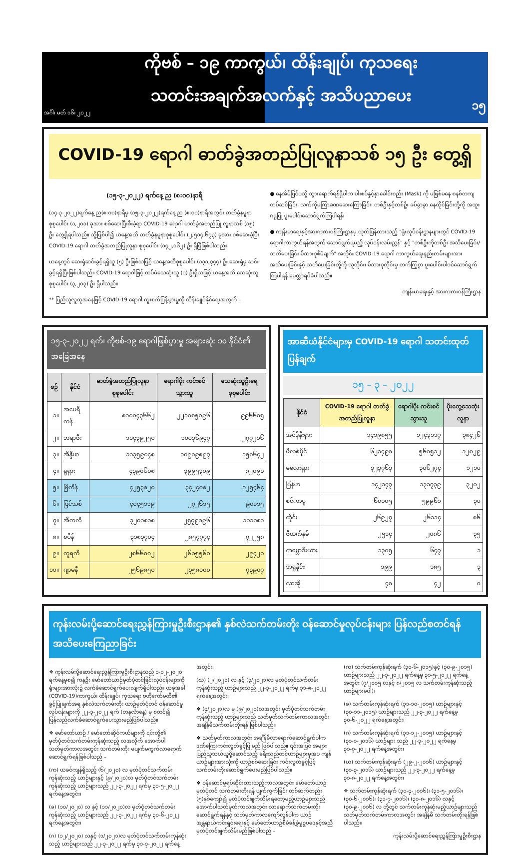အင်္ဂါ၊ မတ် ၁၆၊ ၂၀၂၂
ကိုဗစ် – ၁၉ ကာကွယ်၊ ထိန်းချုပ်၊ ကုသရေး
သတင်းအချက်အလက်နှင့် အသိပညာပေး
၁၅
COVID-19 ရောဂါ ဓာတ်ခွဲအတည်ပြုလူနာသစ် ၁၅ ဦး တွေ့ရှိ
(၁၅-၃-၂၀၂၂) ရက်နေ့ ည (၈:၀၀)နာရီ
(၁၄-၃-၂၀၂၂)ရက်နေ့ ည(၈:၀၀)နာရီမှ (၁၅-၃-၂၀၂၂)ရက်နေ့ ည (၈:၀၀)နာရီအတွင်း ဓာတ်ခွဲနမူနာစုစုပေါင်း (၁,၂၀၁) ခုအား စစ်ဆေးပြီးစီးခဲ့ရာ COVID-19 ရောဂါ ဓာတ်ခွဲအတည်ပြု လူနာသစ် (၁၅) ဦး တွေ့ရှိရပါသည်။ သို့ဖြစ်ပါ၍ ယနေ့အထိ ဓာတ်ခွဲနမူနာစုစုပေါင်း (၂,၅၁၄,၆၇၃) ခုအား စစ်ဆေးခဲ့ပြီး COVID-19 ရောဂါ ဓာတ်ခွဲအတည်ပြုလူနာ စုစုပေါင်း (၁၄၂,၁၆၂) ဦး ရှိပြီဖြစ်ပါသည်။
ယနေ့တွင် ဆေးရုံဆင်းခွင့်ရရှိသူ (၅) ဦးဖြစ်သဖြင့် ယနေ့အထိစုစုပေါင်း (၁၃၁,၇၄၄) ဦး ဆေးရုံမှ ဆင်းခွင့်ရရှိပြီးဖြစ်ပါသည်။ COVID-19 ရောဂါဖြင့် ထပ်မံသေဆုံးသူ (၁) ဦးရှိသဖြင့် ယနေ့အထိ သေဆုံးသူ စုစုပေါင်း (၃,၂၀၃) ဦး ရှိပါသည်။
** ပြည်သူလူထုအနေဖြင့် COVID-19 ရောဂါ ကူးစက်ပြန့်ပွားမှုကို ထိန်းချုပ်နိုင်ရေးအတွက် –
● နေအိမ်ပြင်ပသို့ သွားရောက်ရန်ရှိပါက ပါးစပ်နှင့်နှာခေါင်းစည်း (Mask) ကို မဖြစ်မနေ စနစ်တကျ တပ်ဆင်ခြင်း၊ လက်ကိုမကြာခဏဆေးကြောခြင်း၊ တစ်ဦးနှင့်တစ်ဦး ခပ်ခွာခွာ နေထိုင်ခြင်းတို့ကို အထူးဂရုပြု ပူးပေါင်းဆောင်ရွက်ကြပါရန်၊
● ကျန်းမာရေးနှင့်အားကစားဝန်ကြီးဌာနမှ ထုတ်ပြန်ထားသည့် "ရုံးလုပ်ငန်းဌာနများတွင် COVID-19 ရောဂါကာကွယ်ရန်အတွက် ဆောင်ရွက်ရမည့် လုပ်ငန်းလမ်းညွှန်" နှင့် "တစ်ဦးကိုတစ်ဦး အသိပေးခြင်း/သတိပေးခြင်း မိသားစုစီမံချက်" အတိုင်း COVID-19 ရောဂါ ကာကွယ်ရေးနည်းလမ်းများအား အသိပေးခြင်းနှင့် သတိပေးခြင်းတို့ကို လူတိုင်း၊ မိသားစုတိုင်းမှ တက်ကြွစွာ ပူးပေါင်းပါဝင်ဆောင်ရွက်ကြပါရန် မေတ္တာရပ်ခံပါသည်။
ကျန်းမာရေးနှင့် အားကစားဝန်ကြီးဌာန
၁၅-၃-၂၀၂၂ ရက်၊ ကိုဗစ်-၁၉ ရောဂါဖြစ်ပွားမှု အများဆုံး ၁၀ နိုင်ငံ၏ အခြေအနေ
| စဉ် | နိုင်ငံ | ဓာတ်ခွဲအတည်ပြုလူနာ စုစုပေါင်း | ရောဂါပိုး ကင်းစင်သွားသူ | သေဆုံးသူဦးရေ စုစုပေါင်း |
| --- | --- | --- | --- | --- |
| ၁။ | အမေရိကန် | ၈၁၀၀၄၃၆၆၂ | ၂၂၁၀၈၅၀၉၆ | ၉၉၆၆၀၅ |
| ၂။ | ဘရာဇီး | ၁၁၄၃၉၂၅၀ | ၁၀၀၃၆၉၄၇ | ၂၇၇၂၁၆ |
| ၃။ | အိန္ဒိယ | ၁၁၃၅၉၀၄၈ | ၁၀၉၈၉၈၉၇ | ၁၅၈၆၄၂ |
| ၄။ | ရုရှား | ၄၃၉၀၆၀၈ | ၃၉၉၅၃၀၉ | ၈၂၀၉၀ |
| ၅။ | ဗြိတိန် | ၄၂၅၃၈၂၀ | ၃၄၂၄၀၈၂ | ၁၂၅၄၆၄ |
| ၆။ | ပြင်သစ် | ၄၀၄၅၁၁၉ | ၂၇၂၆၁၅ | ၉၀၁၁၅ |
| ၇။ | အီတလီ | ၃၂၀၁၈၁၈ | ၂၅၇၉၈၉၆ | ၁၀၁၈၈၁ |
| ၈။ | စပိန် | ၃၁၈၃၇၀၄ | ၂၈၅၇၇၇၄ | ၇၂၂၅၈ |
| ၉။ | တူရကီ | ၂၈၆၆၀၀၂ | ၂၆၈၅၅၆၀ | ၂၉၄၂၀ |
| ၁၀။ | ဂျာမနီ | ၂၅၆၉၈၅၀ | ၂၃၅၈၀၀၀ | ၇၃၉၀၇ |
အာဆီယံနိုင်ငံများမှ COVID-19 ရောဂါ သတင်းထုတ်ပြန်ချက်
၁၅ – ၃ – ၂၀၂၂
| နိုင်ငံ | COVID-19 ရောဂါ ဓာတ်ခွဲအတည်ပြုလူနာ | ရောဂါပိုး ကင်းစင်သွားသူ | ပိုးတွေ့သေဆုံး လူနာ |
| --- | --- | --- | --- |
| အင်ဒိုနီးရှား | ၁၄၁၉၈၅၅ | ၁၂၄၃၁၁၇ | ၃၈၄၂၆ |
| ဖိလစ်ပိုင် | ၆၂၁၄၉၈ | ၅၆၀၅၁၂ | ၁၂၈၂၉ |
| မလေးရှား | ၃၂၃၇၆၃ | ၃၀၆၂၇၄ | ၁၂၁၀ |
| မြန်မာ | ၁၄၂၁၄၇ | ၁၃၁၇၃၉ | ၃၂၀၂ |
| စင်ကာပူ | ၆၀၀၀၅ | ၅၉၉၆၁ | ၃၀ |
| ထိုင်း | ၂၆၉၂၇ | ၂၆၁၁၄ | ၈၆ |
| ဗီယက်နမ် | ၂၅၁၄ | ၂၀၈၆ | ၃၅ |
| ကမ္ဘောဒီးယား | ၁၃၀၅ | ၆၄၇ | ၁ |
| ဘရူနိုင်း | ၁၉၉ | ၁၈၅ | ၃ |
| လာအို | ၄၈ | ၄၂ | ၀ |
ကုန်းလမ်းပို့ဆောင်ရေးညွှန်ကြားမှုဦးစီးဌာန၏ နှစ်လဲသက်တမ်းတိုး ဝန်ဆောင်မှုလုပ်ငန်းများ ပြန်လည်စတင်ရန် အသိပေးကြေညာခြင်း
❖ ကုန်းလမ်းပို့ဆောင်ရေးညွှန်ကြားမှုဦးစီးဌာနသည် ၁-၁၂-၂၀၂၀ ရက်နေ့မှစ၍ ကနဦး မော်တော်ယာဉ်မှတ်ပုံတင်ခြင်းလုပ်ငန်းများကို ရုံးများအားလုံး၌ လက်ခံဆောင်ရွက်ပေးလျက်ရှိပါသည်။ ယခုအခါ (COVID-19)ကာကွယ်၊ ထိန်းချုပ်၊ ကုသရေး ဗဟိုကော်မတီ၏ ခွင့်ပြုချက်အရ နှစ်လဲသက်တမ်းတိုး ယာဉ်မှတ်ပုံတင် ဝန်ဆောင်မှုလုပ်ငန်းများကို ၂၂-၃-၂၀၂၂ ရက် (တနင်္လာနေ့) မှ စတင်၍ ပြန်လည်လက်ခံဆောင်ရွက်ပေးသွားမည်ဖြစ်ပါသည်။
❖ မော်တော်ယာဉ် / မော်တော်ဆိုင်ကယ်များကို ၎င်းတို့၏ မှတ်ပုံတင်သက်တမ်းကုန်ဆုံးသည့် လအလိုက် အောက်ပါ သတ်မှတ်ကာလအတွင်း သက်တမ်းတိုး မပျက်မကွက်လာရောက် ဆောင်ရွက်ရန်ဖြစ်ပါသည် –
(က) ယခင်ကျန်ရှိသည့် (၆/၂၀၂၀) လ မှတ်ပုံတင်သက်တမ်းကုန်ဆုံးသည့် ယာဉ်များနှင့် (၉/၂၀၂၀)လ မှတ်ပုံတင်သက်တမ်းကုန်ဆုံးသည့် ယာဉ်များသည် ၂၂-၃-၂၀၂၂ ရက်မှ ၃၁-၅-၂၀၂၂ ရက်နေ့အတွင်း၊
(ခ) (၁၀/၂၀၂၀) လ နှင့် (၁၁/၂၀၂၀)လ မှတ်ပုံတင်သက်တမ်းကုန်ဆုံးသည့် ယာဉ်များသည် ၂၂-၃-၂၀၂၂ ရက်မှ ၃၀-၆-၂၀၂၂ ရက်နေ့အတွင်း၊
(ဂ) (၁၂/၂၀၂၀) လနှင့် (၁/၂၀၂၁)လ မှတ်ပုံတင်သက်တမ်းကုန်ဆုံးသည့် ယာဉ်များသည် ၂၂-၃-၂၀၂၂ ရက်မှ ၃၁-၇-၂၀၂၂ ရက်နေ့အတွင်း၊
(ဃ) (၂/၂၀၂၁) လ နှင့် (၃/၂၀၂၁)လ မှတ်ပုံတင်သက်တမ်းကုန်ဆုံးသည့် ယာဉ်များသည် ၂၂-၃-၂၀၂၂ ရက်မှ ၃၁-၈-၂၀၂၂ ရက်နေ့အတွင်း၊
❖ (၄/၂၀၂၁)လ မှ (၉/၂၀၂၁)လအတွင်း မှတ်ပုံတင်သက်တမ်းကုန်ဆုံးသည့် ယာဉ်များသည် သတ်မှတ်သက်တမ်းကာလအတွင်း အချိန်မီသက်တမ်းတိုးရန် ဖြစ်ပါသည်။
❖ သတ်မှတ်ကာလအတွင်း အချိန်မီလာရောက်ဆောင်ရွက်ပါက ဒဏ်ကြေးကင်းလွတ်ခွင့်ပြုမည် ဖြစ်ပါသည်။ ၎င်းအပြင် အများပြည်သူသယ်ယူပို့ဆောင်သည့် ခရီးသည်တင်ယာဉ်များမှအပ ကျန်ယာဉ်များအားလုံးကို ယာဉ်စစ်ဆေးခြင်း ကင်းလွတ်ခွင့်ဖြင့် သက်တမ်းတိုးဆောင်ရွက်ပေးမည်ဖြစ်ပါသည်။
❖ ဝန်ဆောင်မှုရပ်ဆိုင်းထားသည့်ကာလအတွင်း မော်တော်ယာဉ်မှတ်ပုံတင် သက်တမ်းတိုးရန် ပျက်ကွက်ခြင်း တစ်ဆက်တည်း (၅)နှစ်ကျော်၍ မှတ်ပုံတင်ဖျက်သိမ်းရတော့မည့်ယာဉ်များသည် အောက်ပါသတ်မှတ်ကာလအတွင်း လာရောက်သက်တမ်းတိုး ဆောင်ရွက်ရန်နှင့် သတ်မှတ်ကာလကျော်လွန်ပါက ယာဉ်အန္တရာယ်ကင်းရှင်းရေးနှင့် မော်တော်ယာဉ်စီမံခန့်ခွဲမှုဥပဒေနှင့်အညီ မှတ်ပုံတင်ဖျက်သိမ်းမည်ဖြစ်ပါသည် –
(က) သက်တမ်းကုန်ဆုံးရက် (၃၀-၆-၂၀၁၅)နှင့် (၃၀-၉-၂၀၁၅) ယာဉ်များသည် ၂၂-၃-၂၀၂၂ ရက်နေ့မှ ၃၁-၅-၂၀၂၂ ရက်နေ့အတွင်း (၇/၂၀၁၅ လနှင့် ၈/၂၀၁၅ လ သက်တမ်းကုန်ဆုံးသည့်ယာဉ်များမပါ)၊
(ခ) သက်တမ်းကုန်ဆုံးရက် (၃၁-၁၀-၂၀၁၅) ယာဉ်များနှင့် (၃၀-၁၁-၂၀၁၅) ယာဉ်များသည် ၂၂-၃-၂၀၂၂ ရက်နေ့မှ ၃၀-၆-၂၀၂၂ ရက်နေ့အတွင်း၊
(ဂ) သက်တမ်းကုန်ဆုံးရက် (၃၁-၁၂-၂၀၁၅) ယာဉ်များနှင့် (၃၁-၁-၂၀၁၆) ယာဉ်များ သည် ၂၂-၃-၂၀၂၂ ရက်နေ့မှ ၃၁-၇-၂၀၂၂ ရက်နေ့အတွင်း၊
(ဃ) သက်တမ်းကုန်ဆုံးရက် (၂၉-၂-၂၀၁၆) ယာဉ်များနှင့် (၃၁-၃-၂၀၁၆) ယာဉ်များသည် ၂၂-၃-၂၀၂၂ ရက်နေ့မှ ၃၁-၈-၂၀၂၂ ရက်နေ့အတွင်း၊
❖ သက်တမ်းကုန်ဆုံးရက် (၃၀-၄-၂၀၁၆)၊ (၃၁-၅-၂၀၁၆)၊ (၃၀-၆-၂၀၁၆)၊ (၃၁-၇-၂၀၁၆)၊ (၃၁-၈-၂၀၁၆) လနှင့် (၃၀-၉-၂၀၁၆) လ တို့တွင် သက်တမ်းကုန်ဆုံးမည့်ယာဉ်များသည် သတ်မှတ်သက်တမ်းကာလအတွင်း အချိန်မီ သက်တမ်းတိုးရန်ဖြစ်ပါသည်။
ကုန်းလမ်းပို့ဆောင်ရေးညွှန်ကြားမှုဦးစီးဌာန